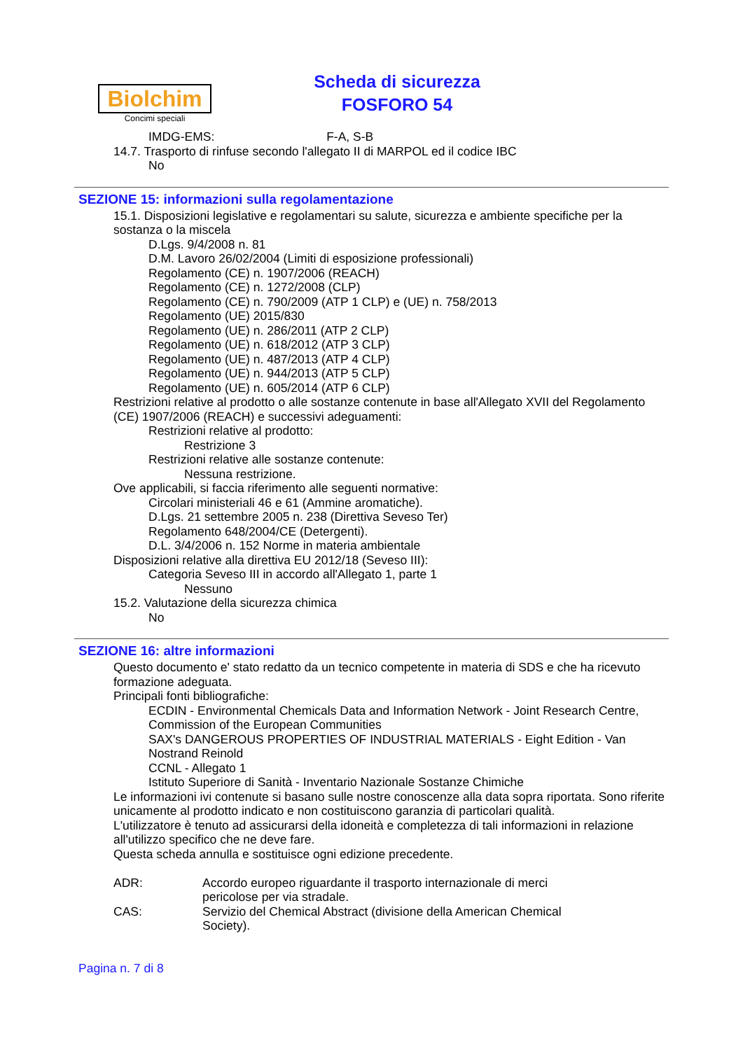Biolchim
Concimi speciali
Scheda di sicurezza
FOSFORO 54
IMDG-EMS: F-A, S-B
14.7. Trasporto di rinfuse secondo l'allegato II di MARPOL ed il codice IBC
No
SEZIONE 15: informazioni sulla regolamentazione
15.1. Disposizioni legislative e regolamentari su salute, sicurezza e ambiente specifiche per la sostanza o la miscela
D.Lgs. 9/4/2008 n. 81
D.M. Lavoro 26/02/2004 (Limiti di esposizione professionali)
Regolamento (CE) n. 1907/2006 (REACH)
Regolamento (CE) n. 1272/2008 (CLP)
Regolamento (CE) n. 790/2009 (ATP 1 CLP) e (UE) n. 758/2013
Regolamento (UE) 2015/830
Regolamento (UE) n. 286/2011 (ATP 2 CLP)
Regolamento (UE) n. 618/2012 (ATP 3 CLP)
Regolamento (UE) n. 487/2013 (ATP 4 CLP)
Regolamento (UE) n. 944/2013 (ATP 5 CLP)
Regolamento (UE) n. 605/2014 (ATP 6 CLP)
Restrizioni relative al prodotto o alle sostanze contenute in base all'Allegato XVII del Regolamento (CE) 1907/2006 (REACH) e successivi adeguamenti:
Restrizioni relative al prodotto:
Restrizione 3
Restrizioni relative alle sostanze contenute:
Nessuna restrizione.
Ove applicabili, si faccia riferimento alle seguenti normative:
Circolari ministeriali 46 e 61 (Ammine aromatiche).
D.Lgs. 21 settembre 2005 n. 238 (Direttiva Seveso Ter)
Regolamento 648/2004/CE (Detergenti).
D.L. 3/4/2006 n. 152 Norme in materia ambientale
Disposizioni relative alla direttiva EU 2012/18 (Seveso III):
Categoria Seveso III in accordo all'Allegato 1, parte 1
Nessuno
15.2. Valutazione della sicurezza chimica
No
SEZIONE 16: altre informazioni
Questo documento e' stato redatto da un tecnico competente in materia di SDS e che ha ricevuto formazione adeguata.
Principali fonti bibliografiche:
ECDIN - Environmental Chemicals Data and Information Network - Joint Research Centre, Commission of the European Communities
SAX's DANGEROUS PROPERTIES OF INDUSTRIAL MATERIALS - Eight Edition - Van Nostrand Reinold
CCNL - Allegato 1
Istituto Superiore di Sanità - Inventario Nazionale Sostanze Chimiche
Le informazioni ivi contenute si basano sulle nostre conoscenze alla data sopra riportata. Sono riferite unicamente al prodotto indicato e non costituiscono garanzia di particolari qualità.
L'utilizzatore è tenuto ad assicurarsi della idoneità e completezza di tali informazioni in relazione all'utilizzo specifico che ne deve fare.
Questa scheda annulla e sostituisce ogni edizione precedente.
ADR: Accordo europeo riguardante il trasporto internazionale di merci pericolose per via stradale.
CAS: Servizio del Chemical Abstract (divisione della American Chemical Society).
Pagina n. 7 di 8